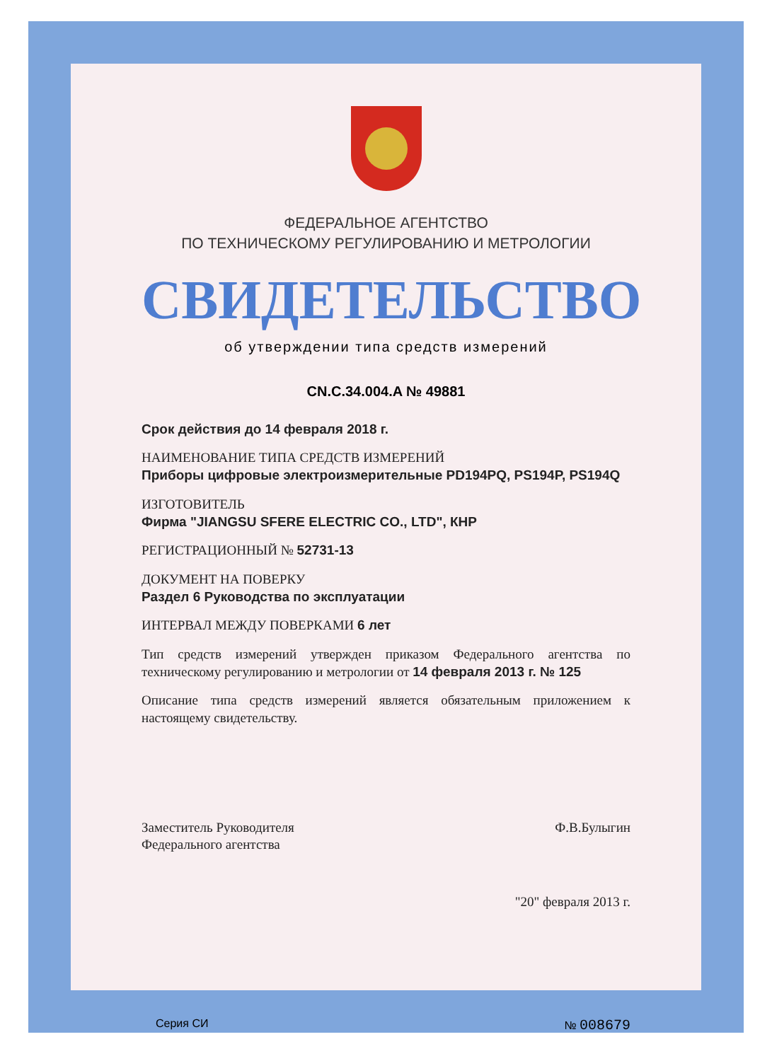ФЕДЕРАЛЬНОЕ АГЕНТСТВО
ПО ТЕХНИЧЕСКОМУ РЕГУЛИРОВАНИЮ И МЕТРОЛОГИИ
СВИДЕТЕЛЬСТВО
об утверждении типа средств измерений
CN.C.34.004.A № 49881
Срок действия до 14 февраля 2018 г.
НАИМЕНОВАНИЕ ТИПА СРЕДСТВ ИЗМЕРЕНИЙ
Приборы цифровые электроизмерительные PD194PQ, PS194P, PS194Q
ИЗГОТОВИТЕЛЬ
Фирма "JIANGSU SFERE ELECTRIC CO., LTD", КНР
РЕГИСТРАЦИОННЫЙ № 52731-13
ДОКУМЕНТ НА ПОВЕРКУ
Раздел 6 Руководства по эксплуатации
ИНТЕРВАЛ МЕЖДУ ПОВЕРКАМИ 6 лет
Тип средств измерений утвержден приказом Федерального агентства по техническому регулированию и метрологии от 14 февраля 2013 г. № 125
Описание типа средств измерений является обязательным приложением к настоящему свидетельству.
Заместитель Руководителя
Федерального агентства
Ф.В.Булыгин
"20" февраля 2013 г.
Серия СИ № 008679